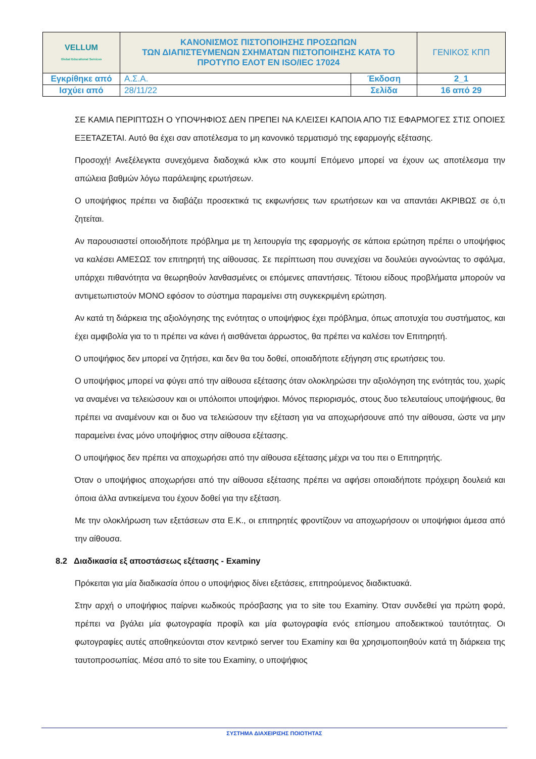| VELLUM Global Educational Services | ΚΑΝΟΝΙΣΜΟΣ ΠΙΣΤΟΠΟΙΗΣΗΣ ΠΡΟΣΩΠΩΝ ΤΩΝ ΔΙΑΠΙΣΤΕΥΜΕΝΩΝ ΣΧΗΜΑΤΩΝ ΠΙΣΤΟΠΟΙΗΣΗΣ ΚΑΤΑ ΤΟ ΠΡΟΤΥΠΟ ΕΛΟΤ ΕΝ ISO/IEC 17024 | | ΓΕΝΙΚΟΣ ΚΠΠ |
| Εγκρίθηκε από | Α.Σ.Α. | Έκδοση | 2_1 |
| Ισχύει από | 28/11/22 | Σελίδα | 16 από 29 |
ΣΕ ΚΑΜΙΑ ΠΕΡΙΠΤΩΣΗ Ο ΥΠΟΨΗΦΙΟΣ ΔΕΝ ΠΡΕΠΕΙ ΝΑ ΚΛΕΙΣΕΙ ΚΑΠΟΙΑ ΑΠΟ ΤΙΣ ΕΦΑΡΜΟΓΕΣ ΣΤΙΣ ΟΠΟΙΕΣ ΕΞΕΤΑΖΕΤΑΙ. Αυτό θα έχει σαν αποτέλεσμα το μη κανονικό τερματισμό της εφαρμογής εξέτασης.
Προσοχή! Ανεξέλεγκτα συνεχόμενα διαδοχικά κλικ στο κουμπί Επόμενο μπορεί να έχουν ως αποτέλεσμα την απώλεια βαθμών λόγω παράλειψης ερωτήσεων.
Ο υποψήφιος πρέπει να διαβάζει προσεκτικά τις εκφωνήσεις των ερωτήσεων και να απαντάει ΑΚΡΙΒΩΣ σε ό,τι ζητείται.
Αν παρουσιαστεί οποιοδήποτε πρόβλημα με τη λειτουργία της εφαρμογής σε κάποια ερώτηση πρέπει ο υποψήφιος να καλέσει ΑΜΕΣΩΣ τον επιτηρητή της αίθουσας. Σε περίπτωση που συνεχίσει να δουλεύει αγνοώντας το σφάλμα, υπάρχει πιθανότητα να θεωρηθούν λανθασμένες οι επόμενες απαντήσεις. Τέτοιου είδους προβλήματα μπορούν να αντιμετωπιστούν ΜΟΝΟ εφόσον το σύστημα παραμείνει στη συγκεκριμένη ερώτηση.
Αν κατά τη διάρκεια της αξιολόγησης της ενότητας ο υποψήφιος έχει πρόβλημα, όπως αποτυχία του συστήματος, και έχει αμφιβολία για το τι πρέπει να κάνει ή αισθάνεται άρρωστος, θα πρέπει να καλέσει τον Επιτηρητή.
Ο υποψήφιος δεν μπορεί να ζητήσει, και δεν θα του δοθεί, οποιαδήποτε εξήγηση στις ερωτήσεις του.
Ο υποψήφιος μπορεί να φύγει από την αίθουσα εξέτασης όταν ολοκληρώσει την αξιολόγηση της ενότητάς του, χωρίς να αναμένει να τελειώσουν και οι υπόλοιποι υποψήφιοι. Μόνος περιορισμός, στους δυο τελευταίους υποψήφιους, θα πρέπει να αναμένουν και οι δυο να τελειώσουν την εξέταση για να αποχωρήσουνε από την αίθουσα, ώστε να μην παραμείνει ένας μόνο υποψήφιος στην αίθουσα εξέτασης.
Ο υποψήφιος δεν πρέπει να αποχωρήσει από την αίθουσα εξέτασης μέχρι να του πει ο Επιτηρητής.
Όταν ο υποψήφιος αποχωρήσει από την αίθουσα εξέτασης πρέπει να αφήσει οποιαδήποτε πρόχειρη δουλειά και όποια άλλα αντικείμενα του έχουν δοθεί για την εξέταση.
Με την ολοκλήρωση των εξετάσεων στα Ε.Κ., οι επιτηρητές φροντίζουν να αποχωρήσουν οι υποψήφιοι άμεσα από την αίθουσα.
8.2 Διαδικασία εξ αποστάσεως εξέτασης - Examiny
Πρόκειται για μία διαδικασία όπου ο υποψήφιος δίνει εξετάσεις, επιτηρούμενος διαδικτυακά.
Στην αρχή ο υποψήφιος παίρνει κωδικούς πρόσβασης για το site του Examiny. Όταν συνδεθεί για πρώτη φορά, πρέπει να βγάλει μία φωτογραφία προφίλ και μία φωτογραφία ενός επίσημου αποδεικτικού ταυτότητας. Οι φωτογραφίες αυτές αποθηκεύονται στον κεντρικό server του Examiny και θα χρησιμοποιηθούν κατά τη διάρκεια της ταυτοπροσωπίας. Μέσα από το site του Examiny, ο υποψήφιος
ΣΥΣΤΗΜΑ ΔΙΑΧΕΙΡΙΣΗΣ ΠΟΙΟΤΗΤΑΣ